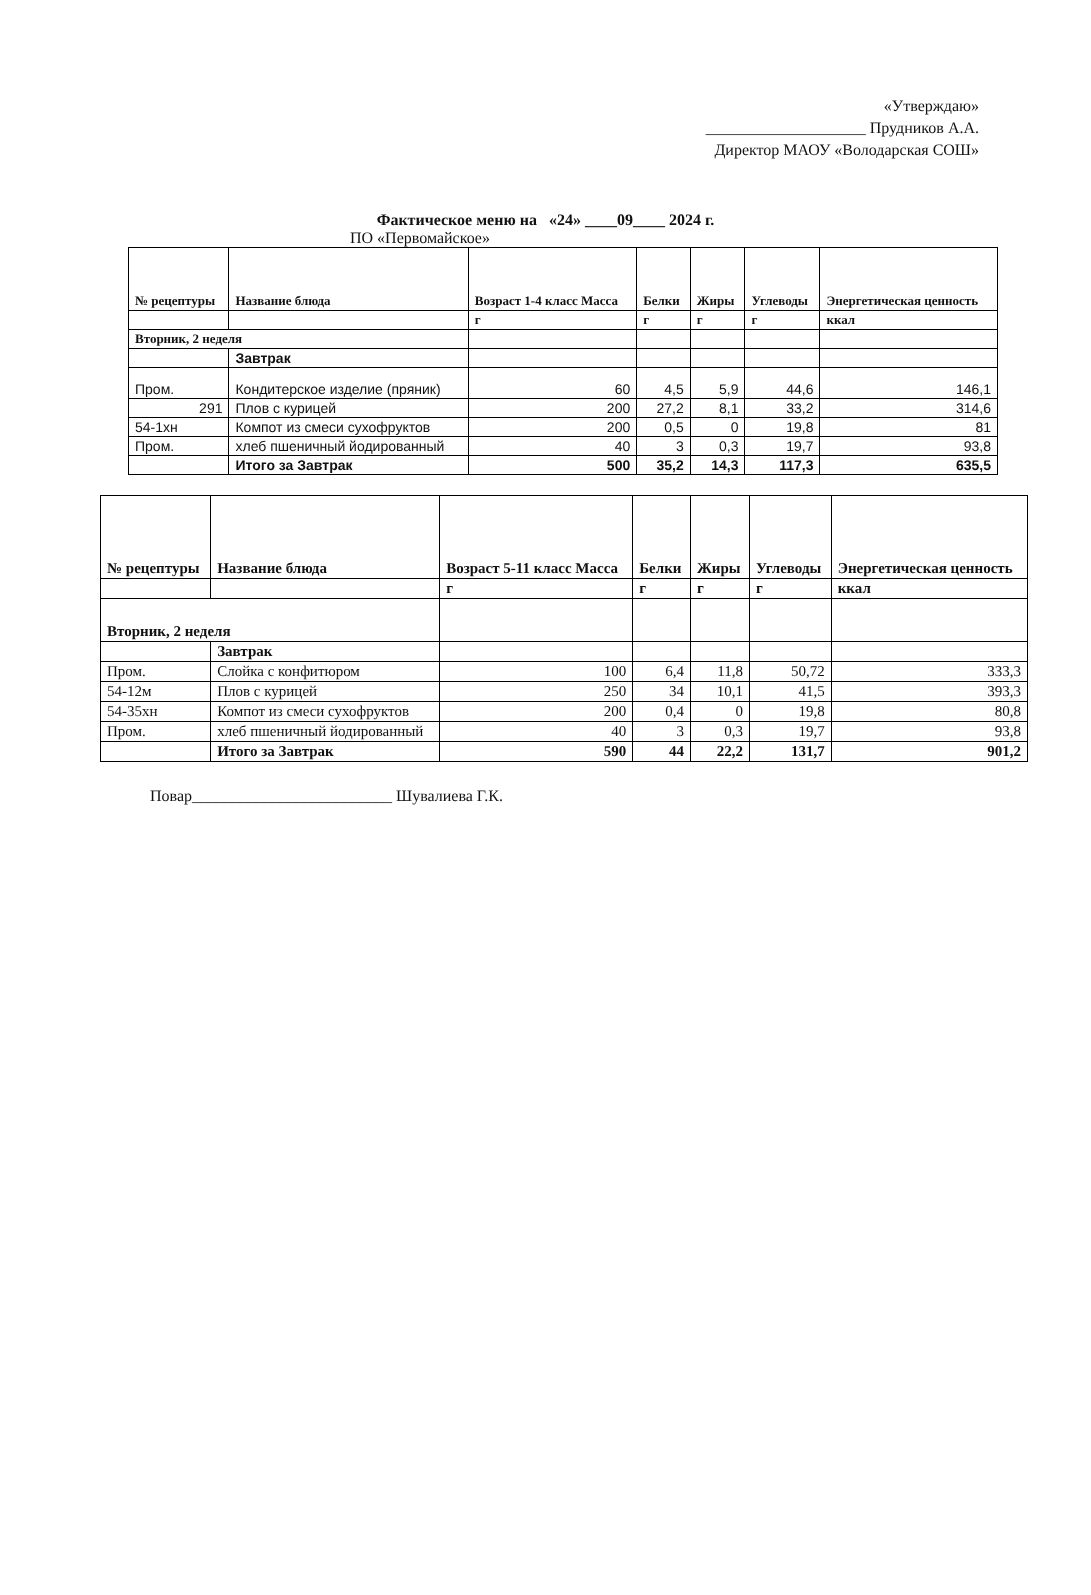«Утверждаю»
____________________ Прудников А.А.
Директор МАОУ «Володарская СОШ»
Фактическое меню на «24» ____09____ 2024 г.
ПО «Первомайское»
| № рецептуры | Название блюда | Возраст 1-4 класс Масса | Белки | Жиры | Углеводы | Энергетическая ценность |
| --- | --- | --- | --- | --- | --- | --- |
| | | г | г | г | г | ккал |
| Вторник, 2 неделя | | | | | | |
| | Завтрак | | | | | |
| Пром. | Кондитерское изделие (пряник) | 60 | 4,5 | 5,9 | 44,6 | 146,1 |
| 291 | Плов с курицей | 200 | 27,2 | 8,1 | 33,2 | 314,6 |
| 54-1хн | Компот из смеси сухофруктов | 200 | 0,5 | 0 | 19,8 | 81 |
| Пром. | хлеб пшеничный йодированный | 40 | 3 | 0,3 | 19,7 | 93,8 |
| | Итого за Завтрак | 500 | 35,2 | 14,3 | 117,3 | 635,5 |
| № рецептуры | Название блюда | Возраст 5-11 класс Масса | Белки | Жиры | Углеводы | Энергетическая ценность |
| --- | --- | --- | --- | --- | --- | --- |
| | | г | г | г | г | ккал |
| Вторник, 2 неделя | | | | | | |
| | Завтрак | | | | | |
| Пром. | Слойка с конфитюром | 100 | 6,4 | 11,8 | 50,72 | 333,3 |
| 54-12м | Плов с курицей | 250 | 34 | 10,1 | 41,5 | 393,3 |
| 54-35хн | Компот из смеси сухофруктов | 200 | 0,4 | 0 | 19,8 | 80,8 |
| Пром. | хлеб пшеничный йодированный | 40 | 3 | 0,3 | 19,7 | 93,8 |
| | Итого за Завтрак | 590 | 44 | 22,2 | 131,7 | 901,2 |
Повар_________________________ Шувалиева Г.К.